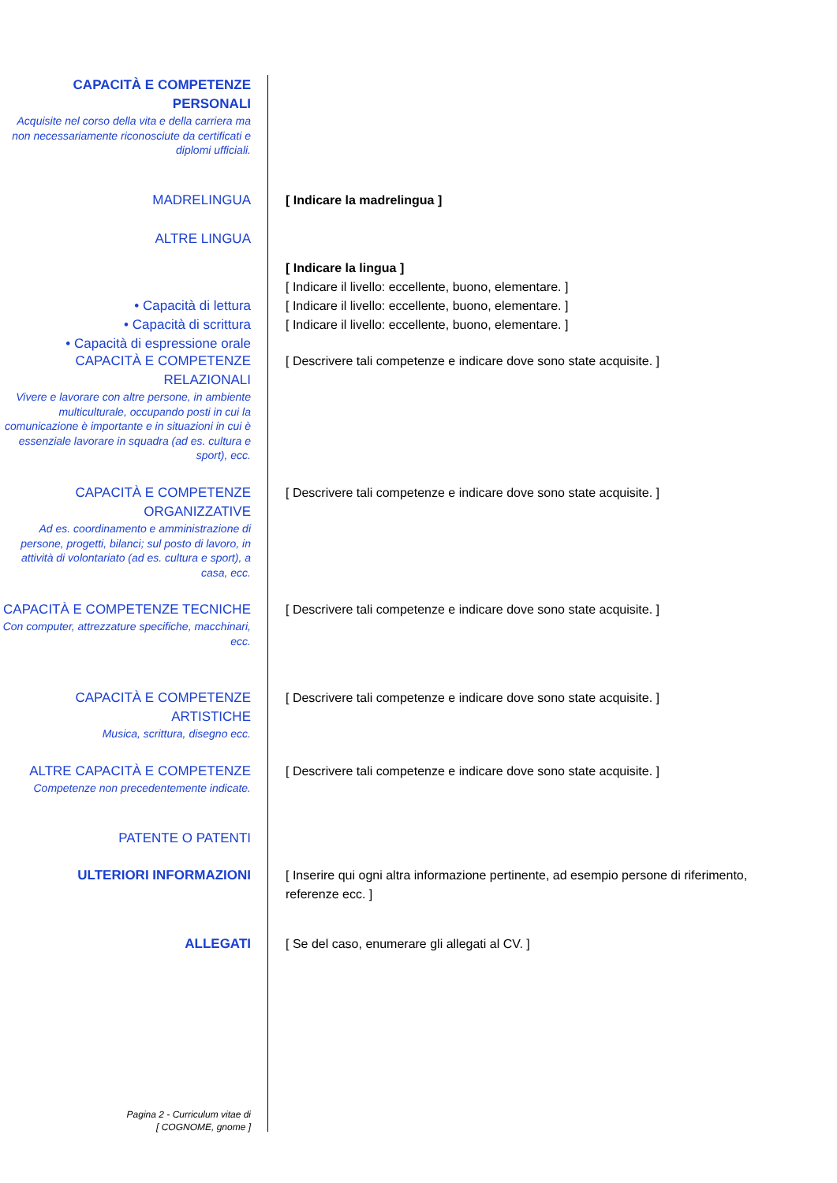CAPACITÀ E COMPETENZE PERSONALI
Acquisite nel corso della vita e della carriera ma non necessariamente riconosciute da certificati e diplomi ufficiali.
MADRELINGUA [ Indicare la madrelingua ]
ALTRE LINGUA
• Capacità di lettura
• Capacità di scrittura
• Capacità di espressione orale
[ Indicare la lingua ]
[ Indicare il livello: eccellente, buono, elementare. ]
[ Indicare il livello: eccellente, buono, elementare. ]
[ Indicare il livello: eccellente, buono, elementare. ]
CAPACITÀ E COMPETENZE RELAZIONALI
Vivere e lavorare con altre persone, in ambiente multiculturale, occupando posti in cui la comunicazione è importante e in situazioni in cui è essenziale lavorare in squadra (ad es. cultura e sport), ecc.
[ Descrivere tali competenze e indicare dove sono state acquisite. ]
CAPACITÀ E COMPETENZE ORGANIZZATIVE
Ad es. coordinamento e amministrazione di persone, progetti, bilanci; sul posto di lavoro, in attività di volontariato (ad es. cultura e sport), a casa, ecc.
[ Descrivere tali competenze e indicare dove sono state acquisite. ]
CAPACITÀ E COMPETENZE TECNICHE
Con computer, attrezzature specifiche, macchinari, ecc.
[ Descrivere tali competenze e indicare dove sono state acquisite. ]
CAPACITÀ E COMPETENZE ARTISTICHE
Musica, scrittura, disegno ecc.
[ Descrivere tali competenze e indicare dove sono state acquisite. ]
ALTRE CAPACITÀ E COMPETENZE
Competenze non precedentemente indicate.
[ Descrivere tali competenze e indicare dove sono state acquisite. ]
PATENTE O PATENTI
ULTERIORI INFORMAZIONI [ Inserire qui ogni altra informazione pertinente, ad esempio persone di riferimento, referenze ecc. ]
ALLEGATI [ Se del caso, enumerare gli allegati al CV. ]
Pagina 2 - Curriculum vitae di
[ COGNOME, gnome ]